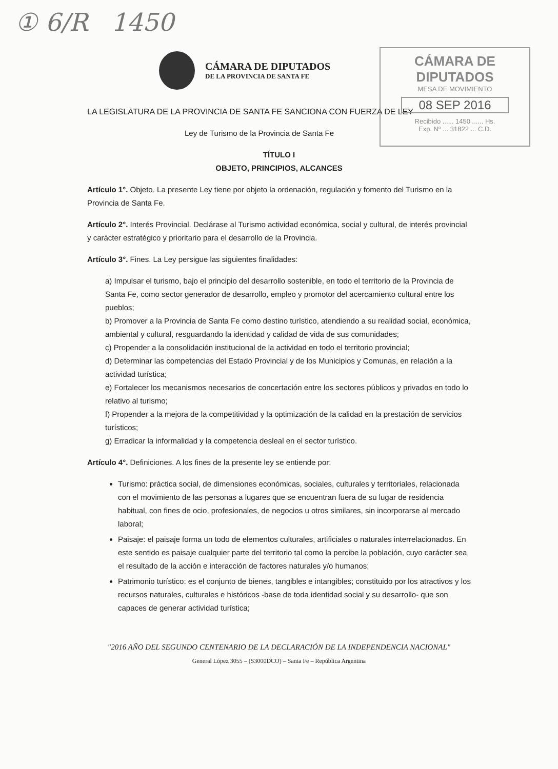① 6/R 1450
CÁMARA DE DIPUTADOS
DE LA PROVINCIA DE SANTA FE
CÁMARA DE DIPUTADOS
MESA DE MOVIMIENTO
08 SEP 2016
Recibido ...... 1450 ...... Hs.
Exp. Nº ... 31822 ... C.D.
LA LEGISLATURA DE LA PROVINCIA DE SANTA FE SANCIONA CON FUERZA DE LEY
Ley de Turismo de la Provincia de Santa Fe
TÍTULO I
OBJETO, PRINCIPIOS, ALCANCES
Artículo 1°. Objeto. La presente Ley tiene por objeto la ordenación, regulación y fomento del Turismo en la Provincia de Santa Fe.
Artículo 2°. Interés Provincial. Declárase al Turismo actividad económica, social y cultural, de interés provincial y carácter estratégico y prioritario para el desarrollo de la Provincia.
Artículo 3°. Fines. La Ley persigue las siguientes finalidades:
a) Impulsar el turismo, bajo el principio del desarrollo sostenible, en todo el territorio de la Provincia de Santa Fe, como sector generador de desarrollo, empleo y promotor del acercamiento cultural entre los pueblos;
b) Promover a la Provincia de Santa Fe como destino turístico, atendiendo a su realidad social, económica, ambiental y cultural, resguardando la identidad y calidad de vida de sus comunidades;
c) Propender a la consolidación institucional de la actividad en todo el territorio provincial;
d) Determinar las competencias del Estado Provincial y de los Municipios y Comunas, en relación a la actividad turística;
e) Fortalecer los mecanismos necesarios de concertación entre los sectores públicos y privados en todo lo relativo al turismo;
f) Propender a la mejora de la competitividad y la optimización de la calidad en la prestación de servicios turísticos;
g) Erradicar la informalidad y la competencia desleal en el sector turístico.
Artículo 4°. Definiciones. A los fines de la presente ley se entiende por:
Turismo: práctica social, de dimensiones económicas, sociales, culturales y territoriales, relacionada con el movimiento de las personas a lugares que se encuentran fuera de su lugar de residencia habitual, con fines de ocio, profesionales, de negocios u otros similares, sin incorporarse al mercado laboral;
Paisaje: el paisaje forma un todo de elementos culturales, artificiales o naturales interrelacionados. En este sentido es paisaje cualquier parte del territorio tal como la percibe la población, cuyo carácter sea el resultado de la acción e interacción de factores naturales y/o humanos;
Patrimonio turístico: es el conjunto de bienes, tangibles e intangibles; constituido por los atractivos y los recursos naturales, culturales e históricos -base de toda identidad social y su desarrollo- que son capaces de generar actividad turística;
"2016 AÑO DEL SEGUNDO CENTENARIO DE LA DECLARACIÓN DE LA INDEPENDENCIA NACIONAL"
General López 3055 – (S3000DCO) – Santa Fe – República Argentina